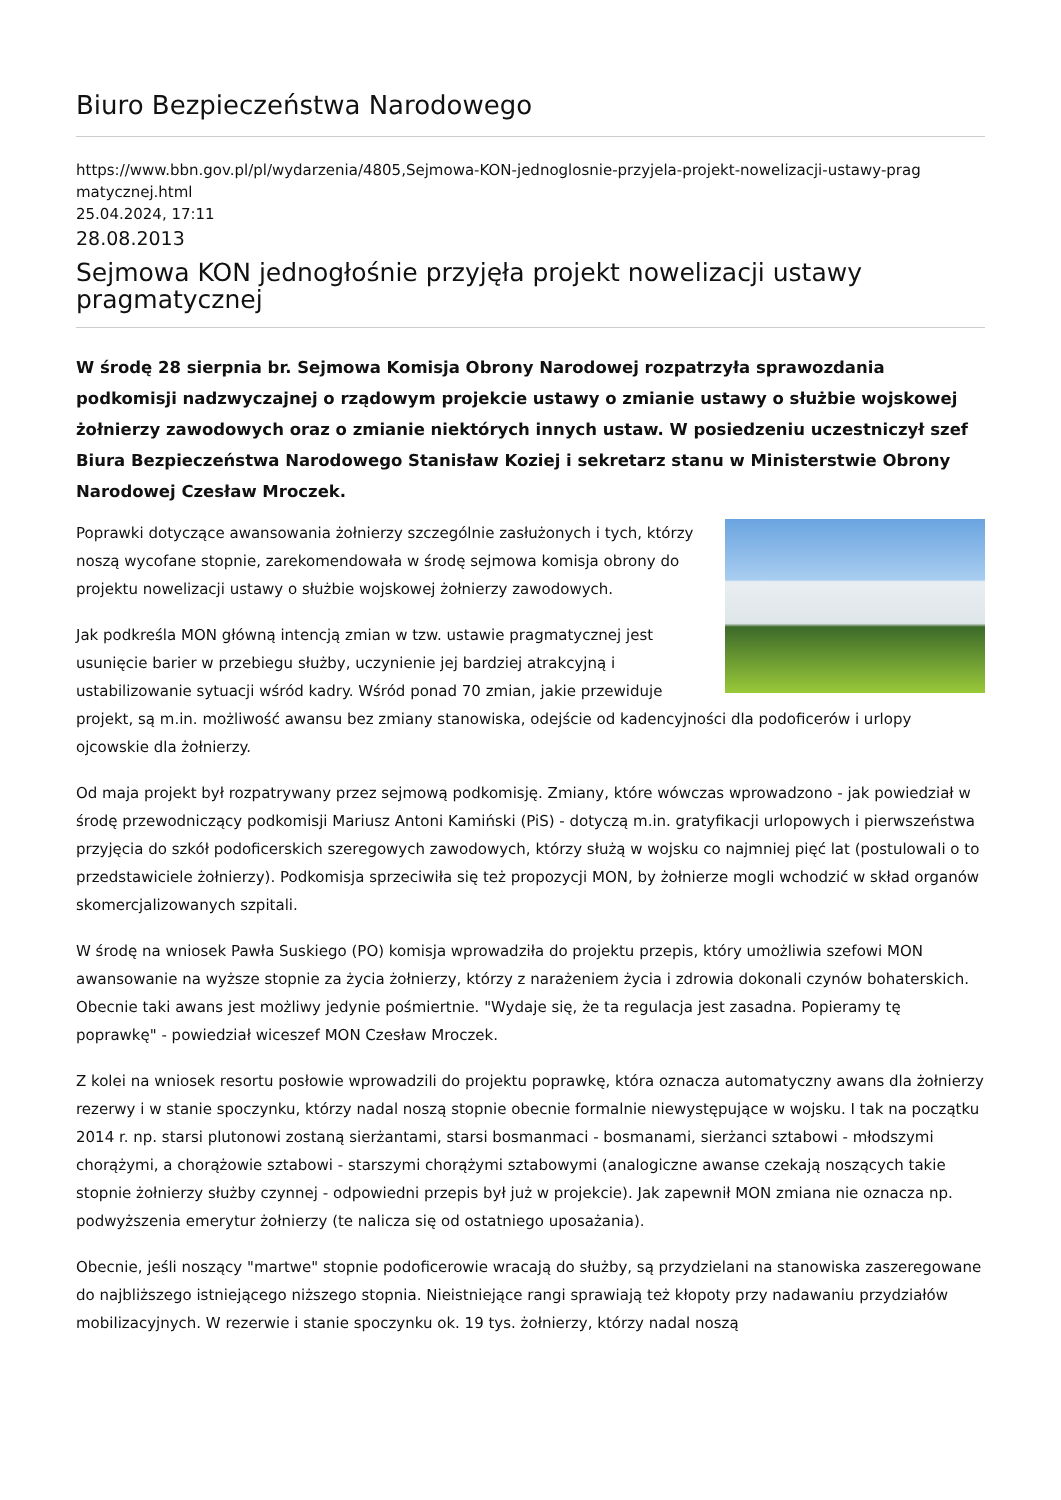Biuro Bezpieczeństwa Narodowego
https://www.bbn.gov.pl/pl/wydarzenia/4805,Sejmowa-KON-jednoglosnie-przyjela-projekt-nowelizacji-ustawy-prag matycznej.html
25.04.2024, 17:11
28.08.2013
Sejmowa KON jednogłośnie przyjęła projekt nowelizacji ustawy pragmatycznej
W środę 28 sierpnia br. Sejmowa Komisja Obrony Narodowej rozpatrzyła sprawozdania podkomisji nadzwyczajnej o rządowym projekcie ustawy o zmianie ustawy o służbie wojskowej żołnierzy zawodowych oraz o zmianie niektórych innych ustaw. W posiedzeniu uczestniczył szef Biura Bezpieczeństwa Narodowego Stanisław Koziej i sekretarz stanu w Ministerstwie Obrony Narodowej Czesław Mroczek.
Poprawki dotyczące awansowania żołnierzy szczególnie zasłużonych i tych, którzy noszą wycofane stopnie, zarekomendowała w środę sejmowa komisja obrony do projektu nowelizacji ustawy o służbie wojskowej żołnierzy zawodowych.
Jak podkreśla MON główną intencją zmian w tzw. ustawie pragmatycznej jest usunięcie barier w przebiegu służby, uczynienie jej bardziej atrakcyjną i ustabilizowanie sytuacji wśród kadry. Wśród ponad 70 zmian, jakie przewiduje projekt, są m.in. możliwość awansu bez zmiany stanowiska, odejście od kadencyjności dla podoficerów i urlopy ojcowskie dla żołnierzy.
Od maja projekt był rozpatrywany przez sejmową podkomisję. Zmiany, które wówczas wprowadzono - jak powiedział w środę przewodniczący podkomisji Mariusz Antoni Kamiński (PiS) - dotyczą m.in. gratyfikacji urlopowych i pierwszeństwa przyjęcia do szkół podoficerskich szeregowych zawodowych, którzy służą w wojsku co najmniej pięć lat (postulowali o to przedstawiciele żołnierzy). Podkomisja sprzeciwiła się też propozycji MON, by żołnierze mogli wchodzić w skład organów skomercjalizowanych szpitali.
W środę na wniosek Pawła Suskiego (PO) komisja wprowadziła do projektu przepis, który umożliwia szefowi MON awansowanie na wyższe stopnie za życia żołnierzy, którzy z narażeniem życia i zdrowia dokonali czynów bohaterskich. Obecnie taki awans jest możliwy jedynie pośmiertnie. "Wydaje się, że ta regulacja jest zasadna. Popieramy tę poprawkę" - powiedział wiceszef MON Czesław Mroczek.
Z kolei na wniosek resortu posłowie wprowadzili do projektu poprawkę, która oznacza automatyczny awans dla żołnierzy rezerwy i w stanie spoczynku, którzy nadal noszą stopnie obecnie formalnie niewystępujące w wojsku. I tak na początku 2014 r. np. starsi plutonowi zostaną sierżantami, starsi bosmanmaci - bosmanami, sierżanci sztabowi - młodszymi chorążymi, a chorążowie sztabowi - starszymi chorążymi sztabowymi (analogiczne awanse czekają noszących takie stopnie żołnierzy służby czynnej - odpowiedni przepis był już w projekcie). Jak zapewnił MON zmiana nie oznacza np. podwyższenia emerytur żołnierzy (te nalicza się od ostatniego uposażania).
Obecnie, jeśli noszący "martwe" stopnie podoficerowie wracają do służby, są przydzielani na stanowiska zaszeregowane do najbliższego istniejącego niższego stopnia. Nieistniejące rangi sprawiają też kłopoty przy nadawaniu przydziałów mobilizacyjnych. W rezerwie i stanie spoczynku ok. 19 tys. żołnierzy, którzy nadal noszą